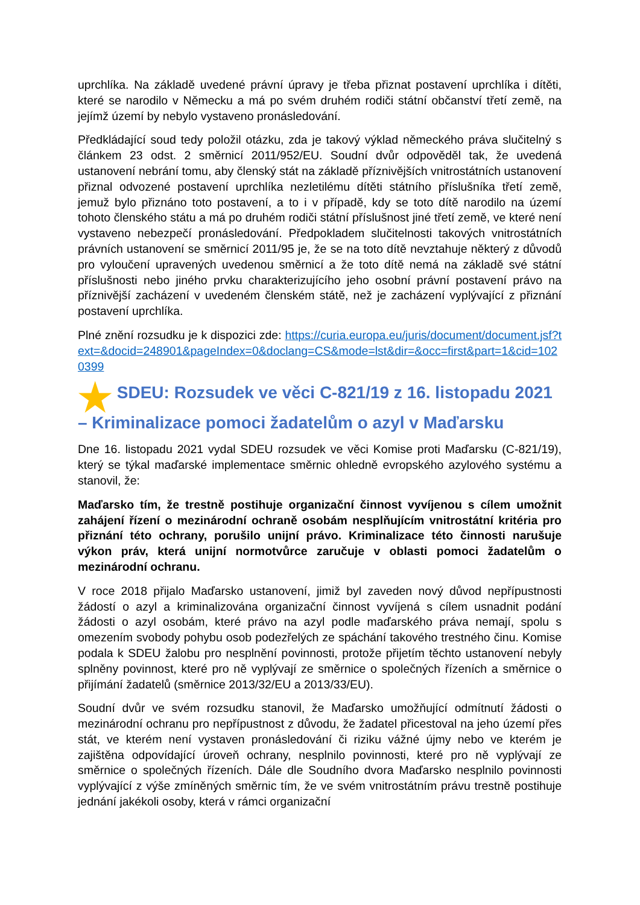uprchlíka. Na základě uvedené právní úpravy je třeba přiznat postavení uprchlíka i dítěti, které se narodilo v Německu a má po svém druhém rodiči státní občanství třetí země, na jejímž území by nebylo vystaveno pronásledování.
Předkládající soud tedy položil otázku, zda je takový výklad německého práva slučitelný s článkem 23 odst. 2 směrnicí 2011/952/EU. Soudní dvůr odpověděl tak, že uvedená ustanovení nebrání tomu, aby členský stát na základě příznivějších vnitrostátních ustanovení přiznal odvozené postavení uprchlíka nezletilému dítěti státního příslušníka třetí země, jemuž bylo přiznáno toto postavení, a to i v případě, kdy se toto dítě narodilo na území tohoto členského státu a má po druhém rodiči státní příslušnost jiné třetí země, ve které není vystaveno nebezpečí pronásledování. Předpokladem slučitelnosti takových vnitrostátních právních ustanovení se směrnicí 2011/95 je, že se na toto dítě nevztahuje některý z důvodů pro vyloučení upravených uvedenou směrnicí a že toto dítě nemá na základě své státní příslušnosti nebo jiného prvku charakterizujícího jeho osobní právní postavení právo na příznivější zacházení v uvedeném členském státě, než je zacházení vyplývající z přiznání postavení uprchlíka.
Plné znění rozsudku je k dispozici zde: https://curia.europa.eu/juris/document/document.jsf?text=&docid=248901&pageIndex=0&doclang=CS&mode=lst&dir=&occ=first&part=1&cid=1020399
★ SDEU: Rozsudek ve věci C-821/19 z 16. listopadu 2021 – Kriminalizace pomoci žadatelům o azyl v Maďarsku
Dne 16. listopadu 2021 vydal SDEU rozsudek ve věci Komise proti Maďarsku (C-821/19), který se týkal maďarské implementace směrnic ohledně evropského azylového systému a stanovil, že:
Maďarsko tím, že trestně postihuje organizační činnost vyvíjenou s cílem umožnit zahájení řízení o mezinárodní ochraně osobám nesplňujícím vnitrostátní kritéria pro přiznání této ochrany, porušilo unijní právo. Kriminalizace této činnosti narušuje výkon práv, která unijní normotvůrce zaručuje v oblasti pomoci žadatelům o mezinárodní ochranu.
V roce 2018 přijalo Maďarsko ustanovení, jimiž byl zaveden nový důvod nepřípustnosti žádostí o azyl a kriminalizována organizační činnost vyvíjená s cílem usnadnit podání žádosti o azyl osobám, které právo na azyl podle maďarského práva nemají, spolu s omezením svobody pohybu osob podezřelých ze spáchání takového trestného činu. Komise podala k SDEU žalobu pro nesplnění povinnosti, protože přijetím těchto ustanovení nebyly splněny povinnost, které pro ně vyplývají ze směrnice o společných řízeních a směrnice o přijímání žadatelů (směrnice 2013/32/EU a 2013/33/EU).
Soudní dvůr ve svém rozsudku stanovil, že Maďarsko umožňující odmítnutí žádosti o mezinárodní ochranu pro nepřípustnost z důvodu, že žadatel přicestoval na jeho území přes stát, ve kterém není vystaven pronásledování či riziku vážné újmy nebo ve kterém je zajištěna odpovídající úroveň ochrany, nesplnilo povinnosti, které pro ně vyplývají ze směrnice o společných řízeních. Dále dle Soudního dvora Maďarsko nesplnilo povinnosti vyplývající z výše zmíněných směrnic tím, že ve svém vnitrostátním právu trestně postihuje jednání jakékoli osoby, která v rámci organizační